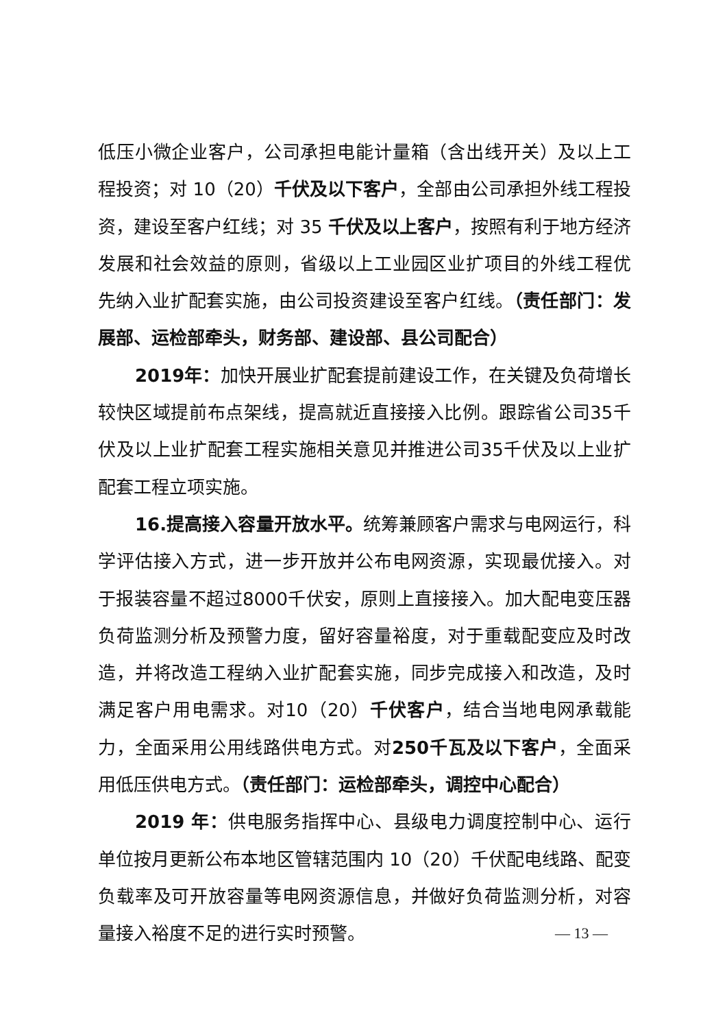低压小微企业客户，公司承担电能计量箱（含出线开关）及以上工程投资；对 10（20）千伏及以下客户，全部由公司承担外线工程投资，建设至客户红线；对 35 千伏及以上客户，按照有利于地方经济发展和社会效益的原则，省级以上工业园区业扩项目的外线工程优先纳入业扩配套实施，由公司投资建设至客户红线。（责任部门：发展部、运检部牵头，财务部、建设部、县公司配合）
2019年：加快开展业扩配套提前建设工作，在关键及负荷增长较快区域提前布点架线，提高就近直接接入比例。跟踪省公司35千伏及以上业扩配套工程实施相关意见并推进公司35千伏及以上业扩配套工程立项实施。
16.提高接入容量开放水平。统筹兼顾客户需求与电网运行，科学评估接入方式，进一步开放并公布电网资源，实现最优接入。对于报装容量不超过8000千伏安，原则上直接接入。加大配电变压器负荷监测分析及预警力度，留好容量裕度，对于重载配变应及时改造，并将改造工程纳入业扩配套实施，同步完成接入和改造，及时满足客户用电需求。对10（20）千伏客户，结合当地电网承载能力，全面采用公用线路供电方式。对250千瓦及以下客户，全面采用低压供电方式。（责任部门：运检部牵头，调控中心配合）
2019 年：供电服务指挥中心、县级电力调度控制中心、运行单位按月更新公布本地区管辖范围内 10（20）千伏配电线路、配变负载率及可开放容量等电网资源信息，并做好负荷监测分析，对容量接入裕度不足的进行实时预警。
— 13 —